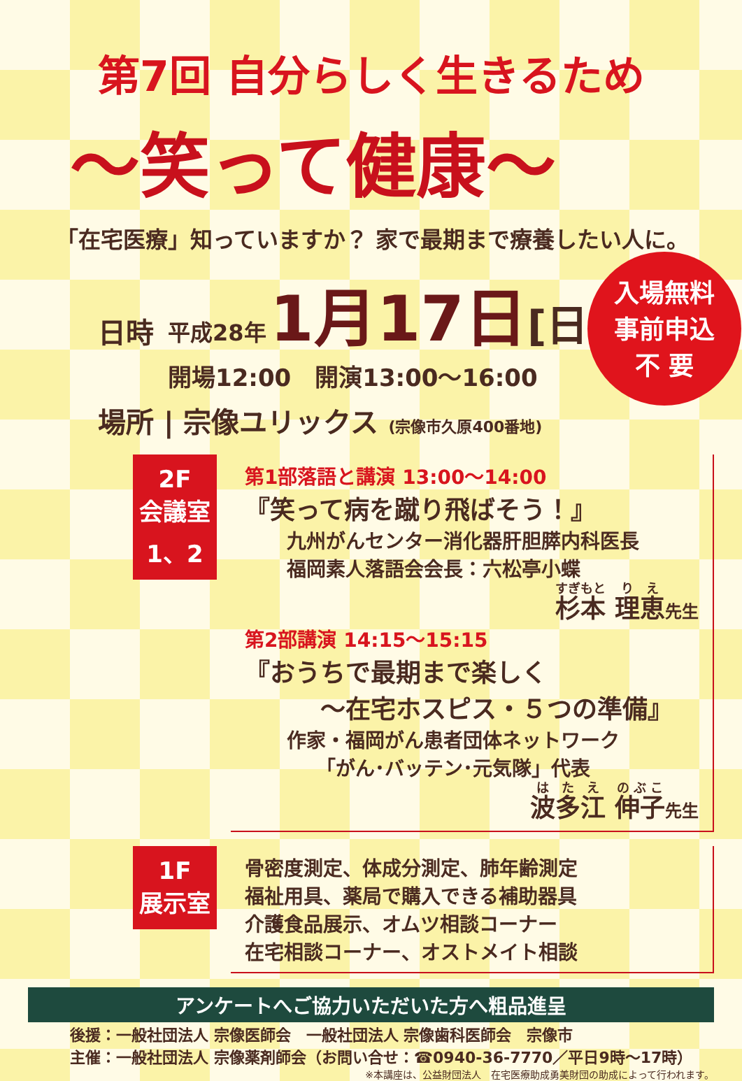第7回 自分らしく生きるため
～笑って健康～
「在宅医療」知っていますか？ 家で最期まで療養したい人に。
日時
平成28年 1月17日[日]
開場12:00　開演13:00～16:00
入場無料
事前申込
不 要
場所 | 宗像ユリックス (宗像市久原400番地)
2F
会議室
1、2
第1部落語と講演 13:00～14:00
『笑って病を蹴り飛ばそう！』
九州がんセンター消化器肝胆膵内科医長
福岡素人落語会会長：六松亭小蝶
杉本 理恵先生
第2部講演 14:15～15:15
『おうちで最期まで楽しく
　　　～在宅ホスピス・５つの準備』
作家・福岡がん患者団体ネットワーク
　　「がん･バッテン･元気隊」代表
波多江 伸子先生
1F
展示室
骨密度測定、体成分測定、肺年齢測定
福祉用具、薬局で購入できる補助器具
介護食品展示、オムツ相談コーナー
在宅相談コーナー、オストメイト相談
アンケートへご協力いただいた方へ粗品進呈
後援：一般社団法人 宗像医師会　一般社団法人 宗像歯科医師会　宗像市
主催：一般社団法人 宗像薬剤師会（お問い合せ：☎0940-36-7770／平日9時～17時）
※本講座は、公益財団法人　在宅医療助成勇美財団の助成によって行われます。